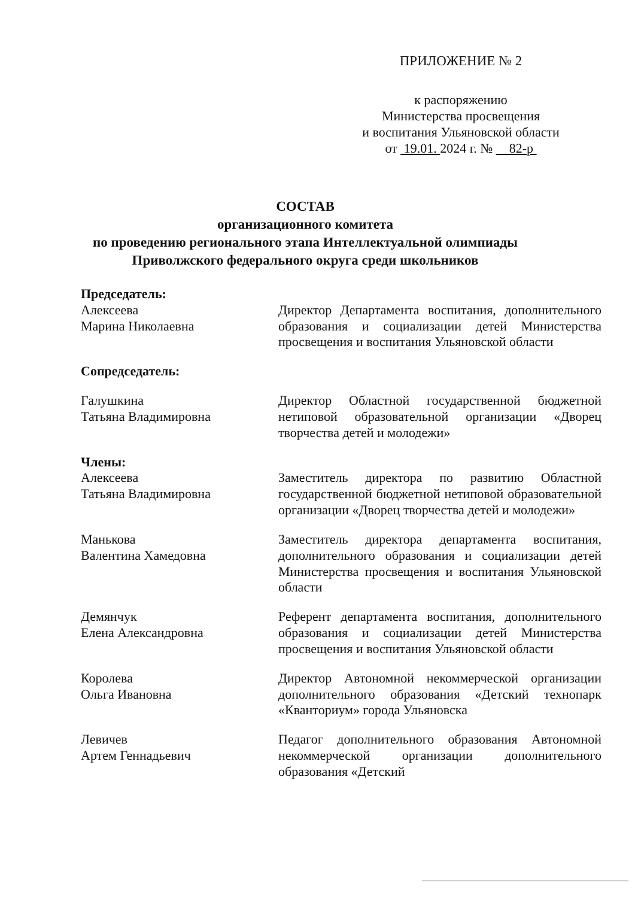ПРИЛОЖЕНИЕ № 2
к распоряжению
Министерства просвещения
и воспитания Ульяновской области
от 19.01. 2024 г. № 82-р
СОСТАВ
организационного комитета
по проведению регионального этапа Интеллектуальной олимпиады
Приволжского федерального округа среди школьников
Председатель:
Алексеева
Марина Николаевна
Директор Департамента воспитания, дополнительного образования и социализации детей Министерства просвещения и воспитания Ульяновской области
Сопредседатель:
Галушкина
Татьяна Владимировна
Директор Областной государственной бюджетной нетиповой образовательной организации «Дворец творчества детей и молодежи»
Члены:
Алексеева
Татьяна Владимировна
Заместитель директора по развитию Областной государственной бюджетной нетиповой образовательной организации «Дворец творчества детей и молодежи»
Манькова
Валентина Хамедовна
Заместитель директора департамента воспитания, дополнительного образования и социализации детей Министерства просвещения и воспитания Ульяновской области
Демянчук
Елена Александровна
Референт департамента воспитания, дополнительного образования и социализации детей Министерства просвещения и воспитания Ульяновской области
Королева
Ольга Ивановна
Директор Автономной некоммерческой организации дополнительного образования «Детский технопарк «Кванториум» города Ульяновска
Левичев
Артем Геннадьевич
Педагог дополнительного образования Автономной некоммерческой организации дополнительного образования «Детский